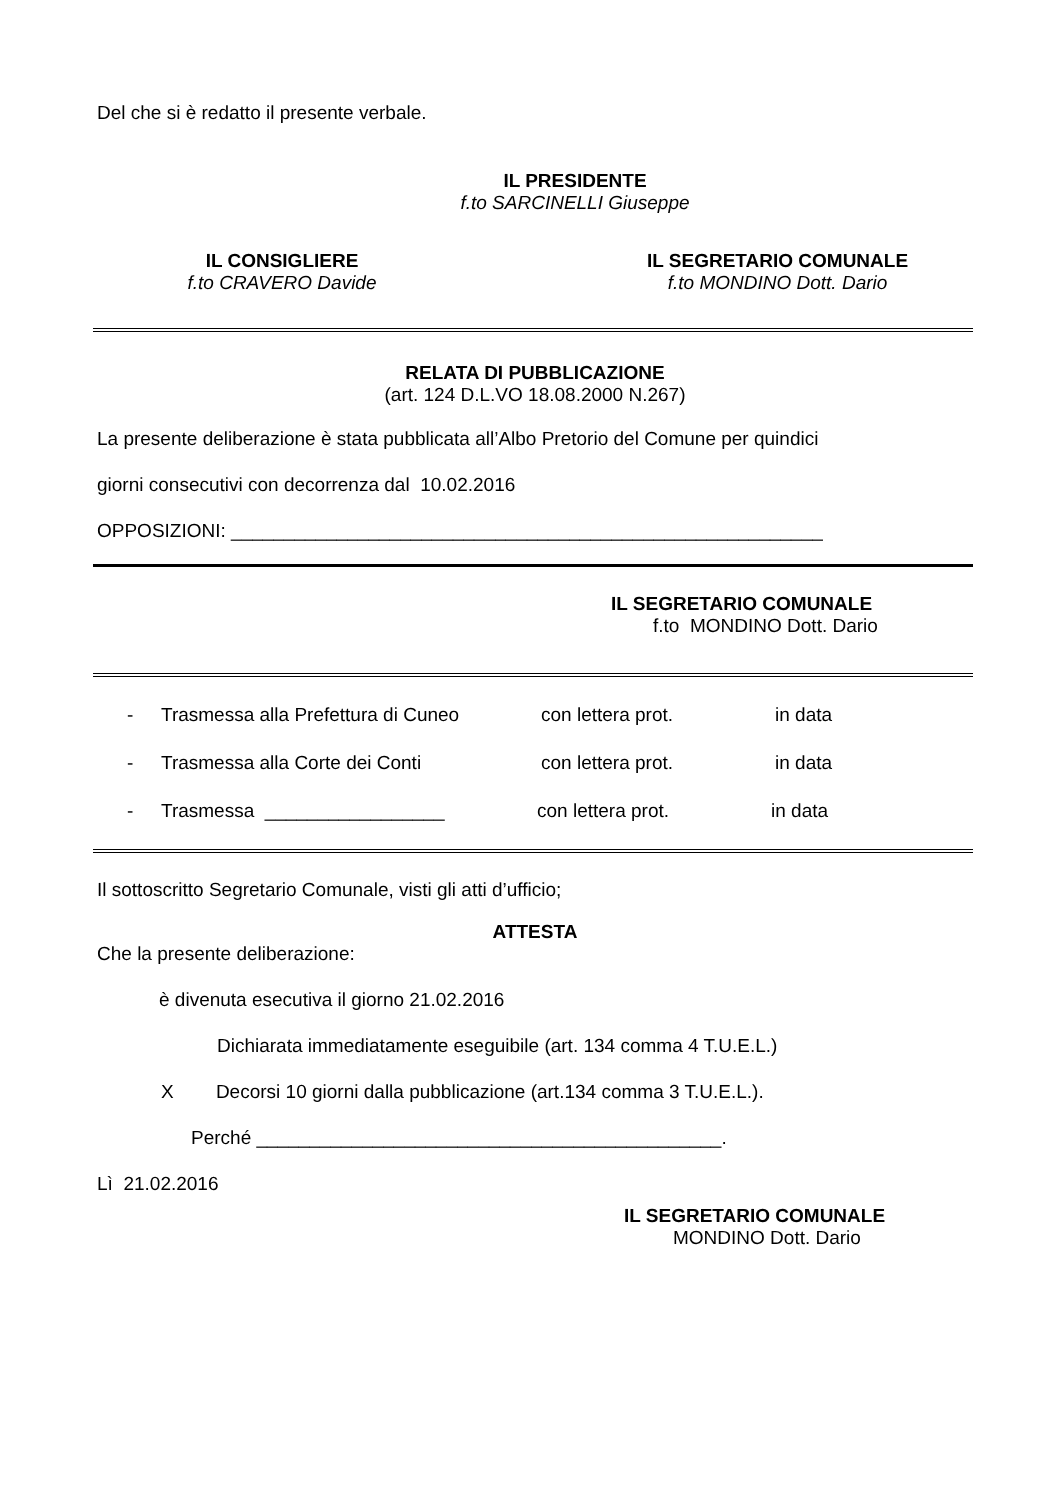Del che si è redatto il presente verbale.
IL PRESIDENTE
f.to SARCINELLI Giuseppe
IL CONSIGLIERE
f.to CRAVERO Davide
IL SEGRETARIO COMUNALE
f.to MONDINO Dott. Dario
RELATA DI PUBBLICAZIONE
(art. 124 D.L.VO 18.08.2000 N.267)
La presente deliberazione è stata pubblicata all’Albo Pretorio del Comune per quindici
giorni consecutivi con decorrenza dal 10.02.2016
OPPOSIZIONI: ________________________________________________________
IL SEGRETARIO COMUNALE
f.to MONDINO Dott. Dario
- Trasmessa alla Prefettura di Cuneo con lettera prot. in data
- Trasmessa alla Corte dei Conti con lettera prot. in data
- Trasmessa _________________ con lettera prot. in data
Il sottoscritto Segretario Comunale, visti gli atti d’ufficio;
ATTESTA
Che la presente deliberazione:
è divenuta esecutiva il giorno 21.02.2016
Dichiarata immediatamente eseguibile (art. 134 comma 4 T.U.E.L.)
X Decorsi 10 giorni dalla pubblicazione (art.134 comma 3 T.U.E.L.).
Perché ____________________________________________.
Lì 21.02.2016
IL SEGRETARIO COMUNALE
MONDINO Dott. Dario